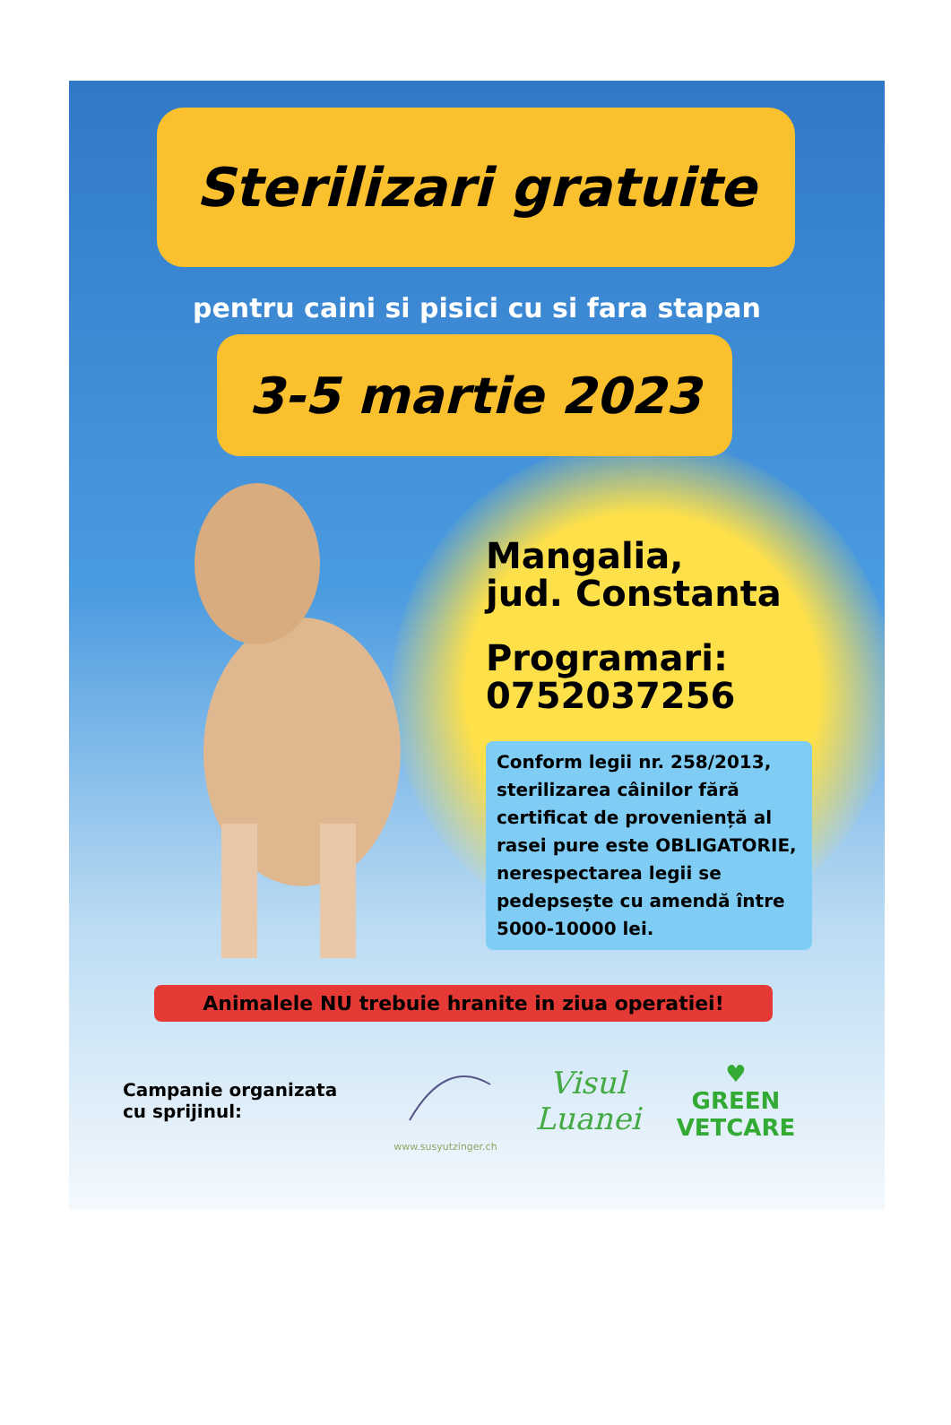Sterilizari gratuite
pentru caini si pisici cu si fara stapan
3-5 martie 2023
Mangalia,
jud. Constanta
Programari:
0752037256
Conform legii nr. 258/2013, sterilizarea câinilor fără certificat de proveniență al rasei pure este OBLIGATORIE, nerespectarea legii se pedepsește cu amendă între 5000-10000 lei.
Animalele NU trebuie hranite in ziua operatiei!
Campanie organizata cu sprijinul:
www.susyutzinger.ch
Visul
Luanei
♥
GREEN
VETCARE